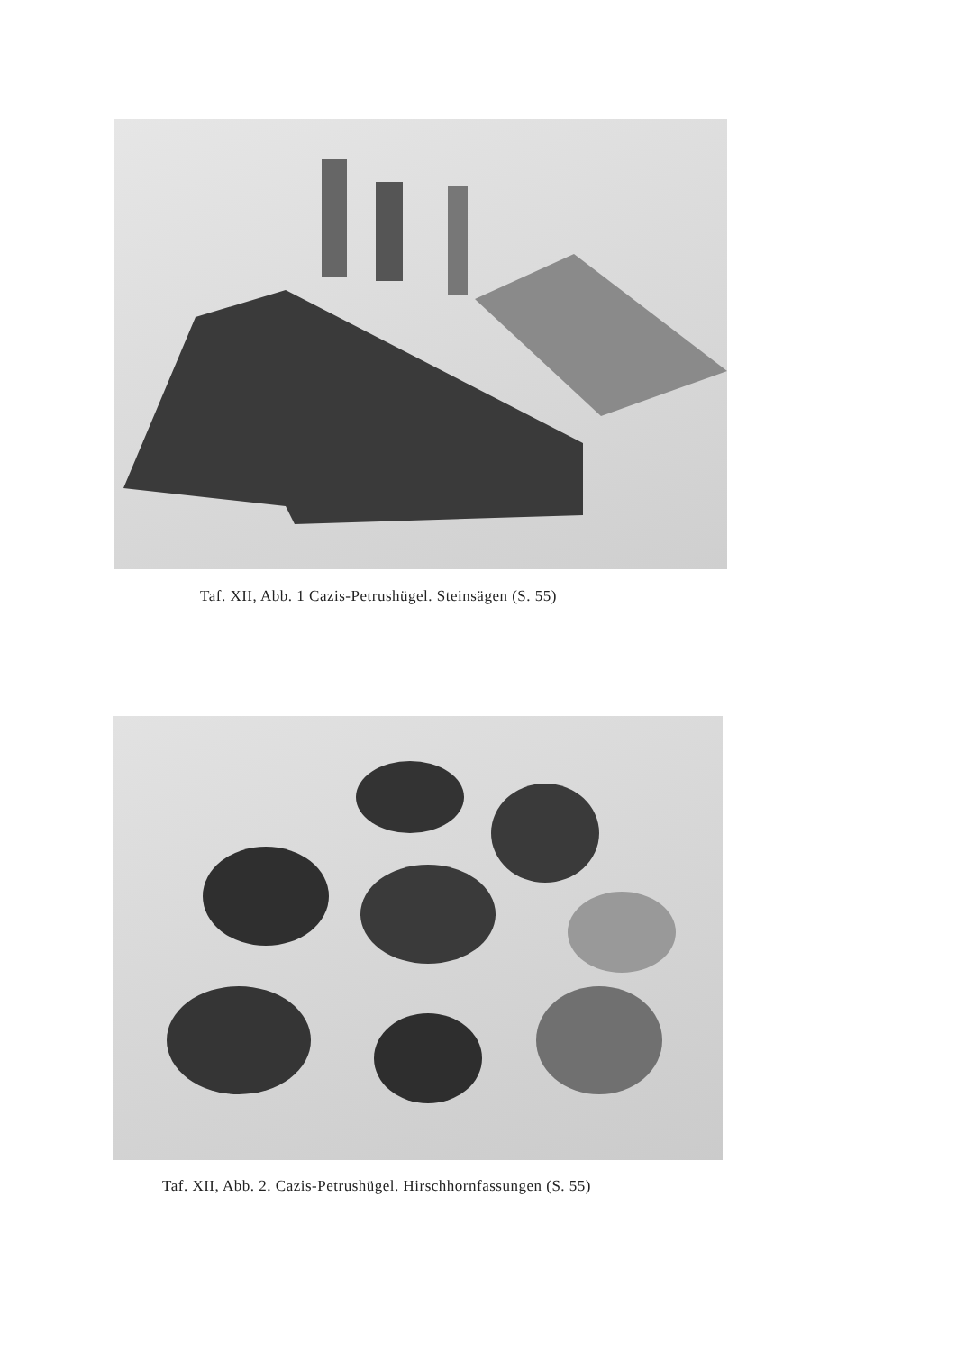Taf. XII, Abb. 1 Cazis-Petrushügel. Steinsägen (S. 55)
Taf. XII, Abb. 2. Cazis-Petrushügel. Hirschhornfassungen (S. 55)